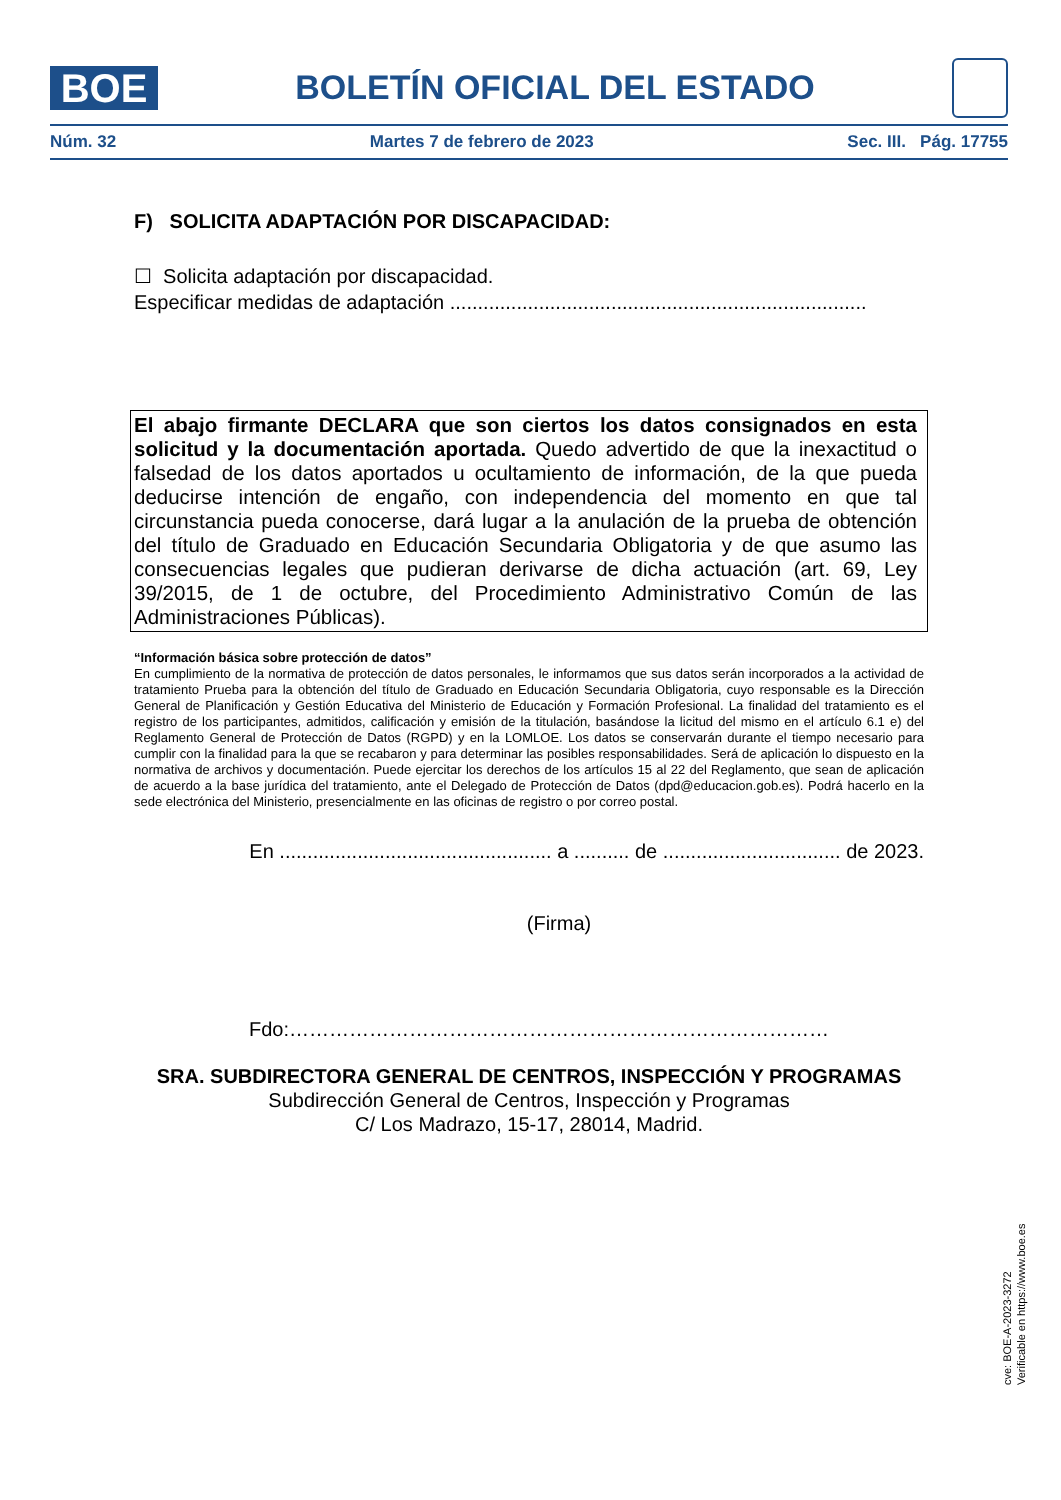BOE
BOLETÍN OFICIAL DEL ESTADO
Núm. 32 Martes 7 de febrero de 2023 Sec. III. Pág. 17755
F) SOLICITA ADAPTACIÓN POR DISCAPACIDAD:
☐ Solicita adaptación por discapacidad.
Especificar medidas de adaptación ...........................................................................
El abajo firmante DECLARA que son ciertos los datos consignados en esta solicitud y la documentación aportada. Quedo advertido de que la inexactitud o falsedad de los datos aportados u ocultamiento de información, de la que pueda deducirse intención de engaño, con independencia del momento en que tal circunstancia pueda conocerse, dará lugar a la anulación de la prueba de obtención del título de Graduado en Educación Secundaria Obligatoria y de que asumo las consecuencias legales que pudieran derivarse de dicha actuación (art. 69, Ley 39/2015, de 1 de octubre, del Procedimiento Administrativo Común de las Administraciones Públicas).
“Información básica sobre protección de datos”
En cumplimiento de la normativa de protección de datos personales, le informamos que sus datos serán incorporados a la actividad de tratamiento Prueba para la obtención del título de Graduado en Educación Secundaria Obligatoria, cuyo responsable es la Dirección General de Planificación y Gestión Educativa del Ministerio de Educación y Formación Profesional. La finalidad del tratamiento es el registro de los participantes, admitidos, calificación y emisión de la titulación, basándose la licitud del mismo en el artículo 6.1 e) del Reglamento General de Protección de Datos (RGPD) y en la LOMLOE. Los datos se conservarán durante el tiempo necesario para cumplir con la finalidad para la que se recabaron y para determinar las posibles responsabilidades. Será de aplicación lo dispuesto en la normativa de archivos y documentación. Puede ejercitar los derechos de los artículos 15 al 22 del Reglamento, que sean de aplicación de acuerdo a la base jurídica del tratamiento, ante el Delegado de Protección de Datos (dpd@educacion.gob.es). Podrá hacerlo en la sede electrónica del Ministerio, presencialmente en las oficinas de registro o por correo postal.
En ................................................. a .......... de ................................ de 2023.
(Firma)
Fdo:………………………………………………………………………
SRA. SUBDIRECTORA GENERAL DE CENTROS, INSPECCIÓN Y PROGRAMAS
Subdirección General de Centros, Inspección y Programas
C/ Los Madrazo, 15-17, 28014, Madrid.
cve: BOE-A-2023-3272
Verificable en https://www.boe.es